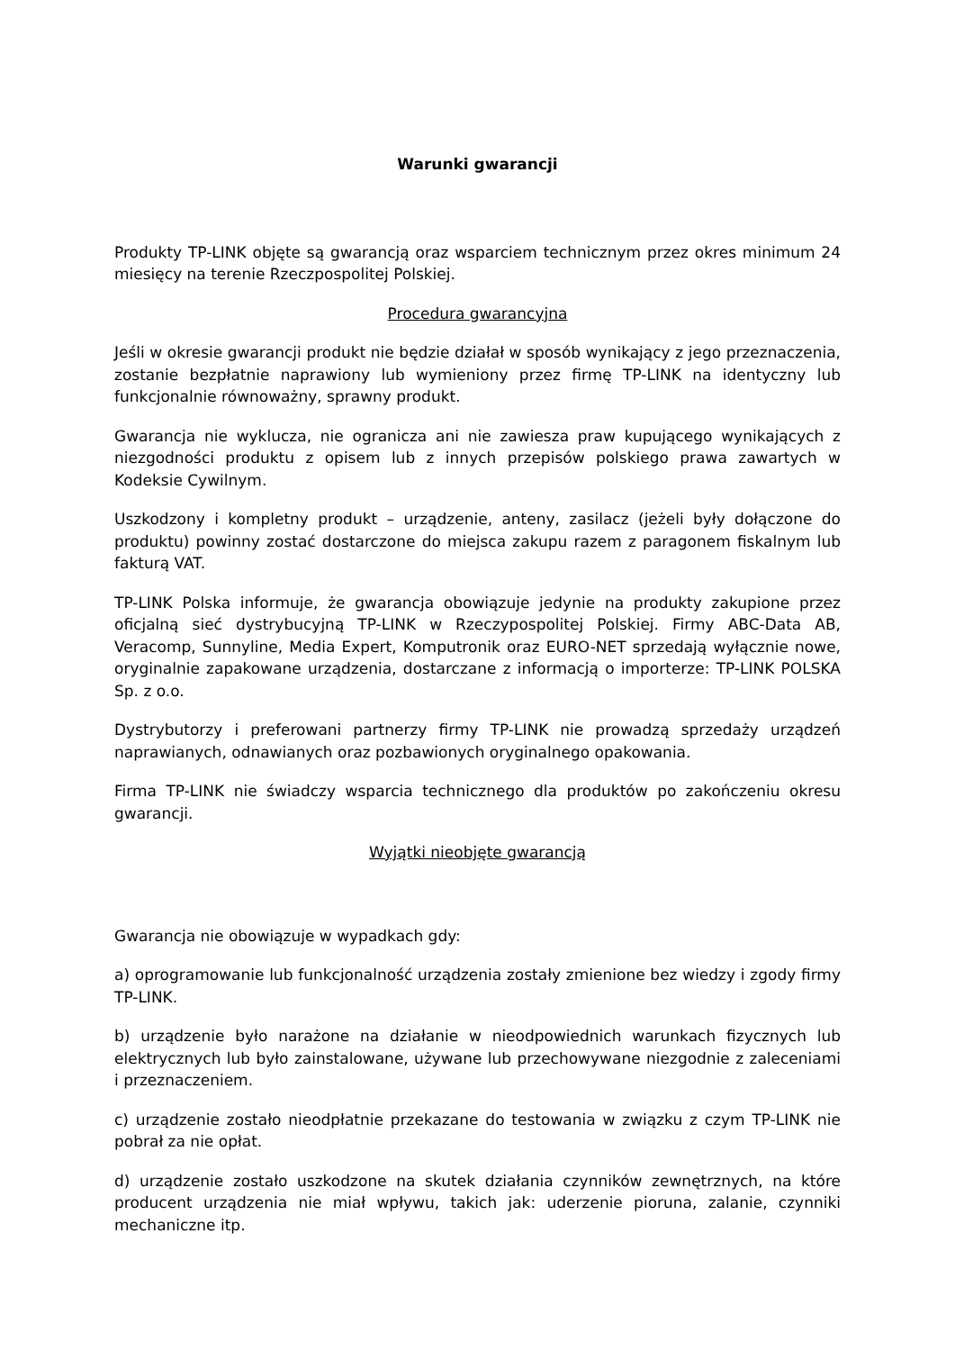Warunki gwarancji
Produkty TP-LINK objęte są gwarancją oraz wsparciem technicznym przez okres minimum 24 miesięcy na terenie Rzeczpospolitej Polskiej.
Procedura gwarancyjna
Jeśli w okresie gwarancji produkt nie będzie działał w sposób wynikający z jego przeznaczenia, zostanie bezpłatnie naprawiony lub wymieniony przez firmę TP-LINK na identyczny lub funkcjonalnie równoważny, sprawny produkt.
Gwarancja nie wyklucza, nie ogranicza ani nie zawiesza praw kupującego wynikających z niezgodności produktu z opisem lub z innych przepisów polskiego prawa zawartych w Kodeksie Cywilnym.
Uszkodzony i kompletny produkt – urządzenie, anteny, zasilacz (jeżeli były dołączone do produktu) powinny zostać dostarczone do miejsca zakupu razem z paragonem fiskalnym lub fakturą VAT.
TP-LINK Polska informuje, że gwarancja obowiązuje jedynie na produkty zakupione przez oficjalną sieć dystrybucyjną TP-LINK w Rzeczypospolitej Polskiej. Firmy ABC-Data AB, Veracomp, Sunnyline, Media Expert, Komputronik oraz EURO-NET sprzedają wyłącznie nowe, oryginalnie zapakowane urządzenia, dostarczane z informacją o importerze: TP-LINK POLSKA Sp. z o.o.
Dystrybutorzy i preferowani partnerzy firmy TP-LINK nie prowadzą sprzedaży urządzeń naprawianych, odnawianych oraz pozbawionych oryginalnego opakowania.
Firma TP-LINK nie świadczy wsparcia technicznego dla produktów po zakończeniu okresu gwarancji.
Wyjątki nieobjęte gwarancją
Gwarancja nie obowiązuje w wypadkach gdy:
a) oprogramowanie lub funkcjonalność urządzenia zostały zmienione bez wiedzy i zgody firmy TP-LINK.
b) urządzenie było narażone na działanie w nieodpowiednich warunkach fizycznych lub elektrycznych lub było zainstalowane, używane lub przechowywane niezgodnie z zaleceniami i przeznaczeniem.
c) urządzenie zostało nieodpłatnie przekazane do testowania w związku z czym TP-LINK nie pobrał za nie opłat.
d) urządzenie zostało uszkodzone na skutek działania czynników zewnętrznych, na które producent urządzenia nie miał wpływu, takich jak: uderzenie pioruna, zalanie, czynniki mechaniczne itp.